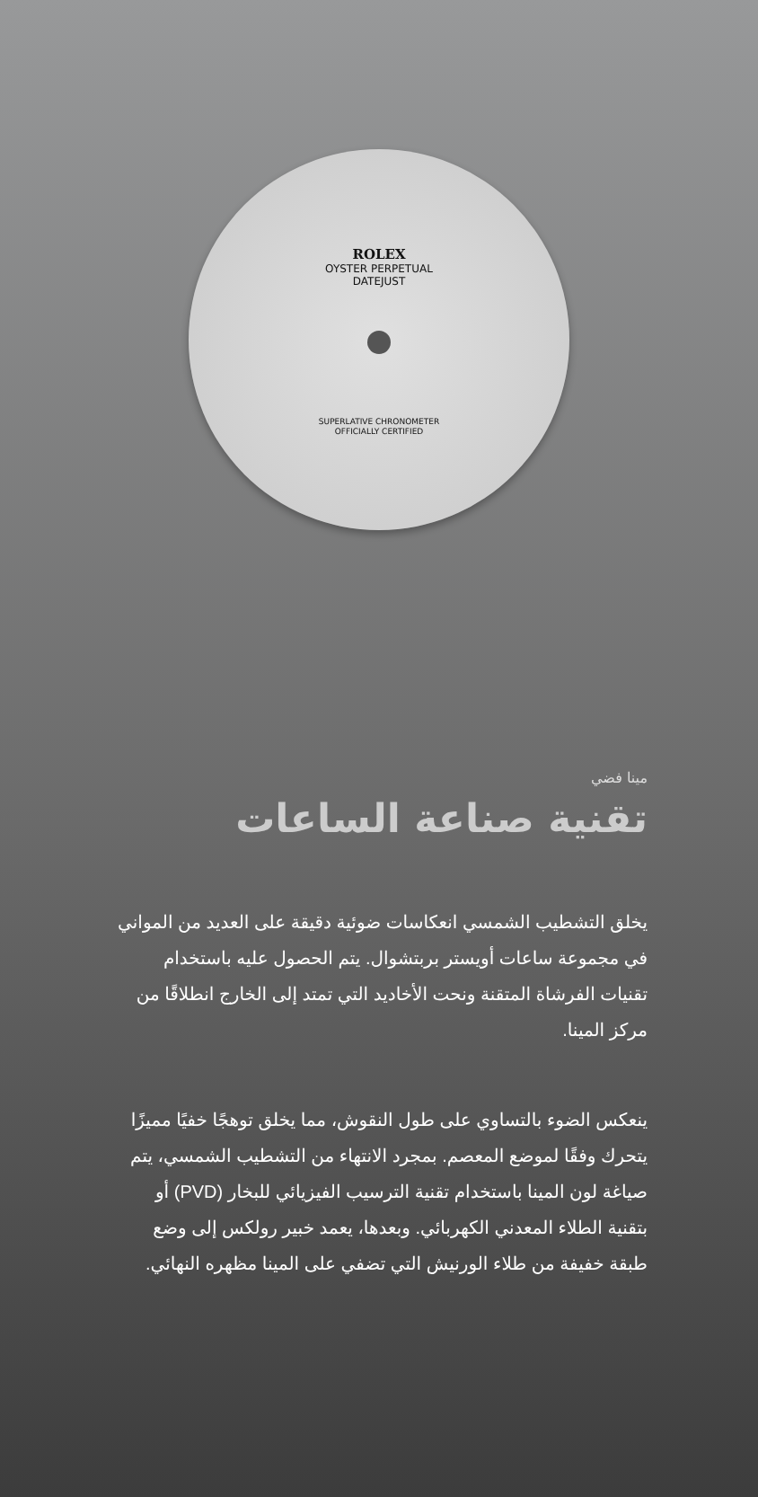ROLEX
OYSTER PERPETUAL
DATEJUST
SUPERLATIVE CHRONOMETER
OFFICIALLY CERTIFIED
مينا فضي
تقنية صناعة الساعات
يخلق التشطيب الشمسي انعكاسات ضوئية دقيقة على العديد من المواني في مجموعة ساعات أويستر بربتشوال. يتم الحصول عليه باستخدام تقنيات الفرشاة المتقنة ونحت الأخاديد التي تمتد إلى الخارج انطلاقًا من مركز المينا.
ينعكس الضوء بالتساوي على طول النقوش، مما يخلق توهجًا خفيًا مميزًا يتحرك وفقًا لموضع المعصم. بمجرد الانتهاء من التشطيب الشمسي، يتم صياغة لون المينا باستخدام تقنية الترسيب الفيزيائي للبخار (PVD) أو بتقنية الطلاء المعدني الكهربائي. وبعدها، يعمد خبير رولكس إلى وضع طبقة خفيفة من طلاء الورنيش التي تضفي على المينا مظهره النهائي.